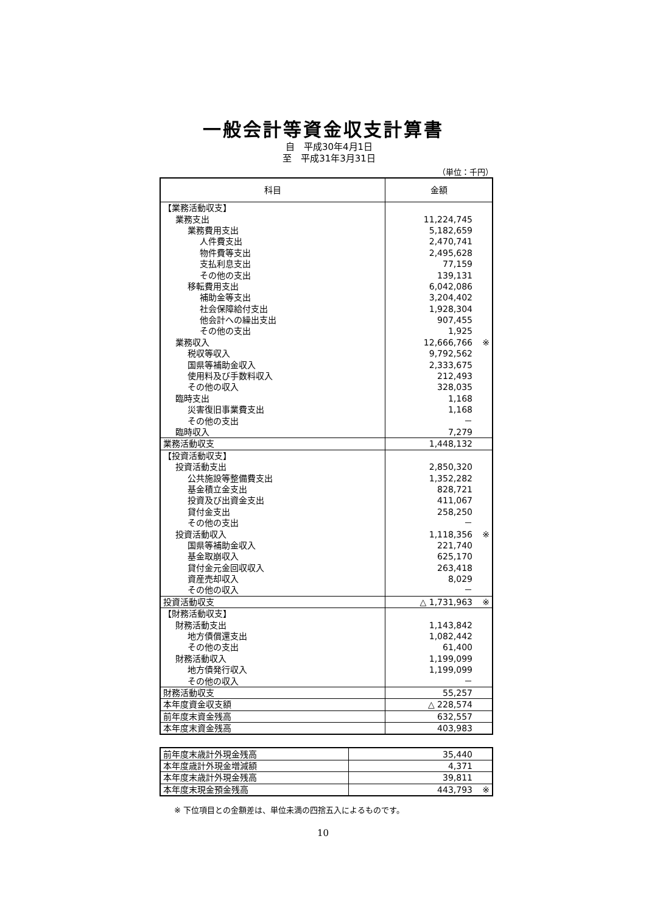一般会計等資金収支計算書
自　平成30年4月1日
至　平成31年3月31日
（単位：千円）
| 科目 | 金額 |
| --- | --- |
| 【業務活動収支】 | |
| 業務支出 | 11,224,745 |
| 業務費用支出 | 5,182,659 |
| 人件費支出 | 2,470,741 |
| 物件費等支出 | 2,495,628 |
| 支払利息支出 | 77,159 |
| その他の支出 | 139,131 |
| 移転費用支出 | 6,042,086 |
| 補助金等支出 | 3,204,402 |
| 社会保障給付支出 | 1,928,304 |
| 他会計への繰出支出 | 907,455 |
| その他の支出 | 1,925 |
| 業務収入 | 12,666,766 ※ |
| 税収等収入 | 9,792,562 |
| 国県等補助金収入 | 2,333,675 |
| 使用料及び手数料収入 | 212,493 |
| その他の収入 | 328,035 |
| 臨時支出 | 1,168 |
| 災害復旧事業費支出 | 1,168 |
| その他の支出 | － |
| 臨時収入 | 7,279 |
| 業務活動収支 | 1,448,132 |
| 【投資活動収支】 | |
| 投資活動支出 | 2,850,320 |
| 公共施設等整備費支出 | 1,352,282 |
| 基金積立金支出 | 828,721 |
| 投資及び出資金支出 | 411,067 |
| 貸付金支出 | 258,250 |
| その他の支出 | － |
| 投資活動収入 | 1,118,356 ※ |
| 国県等補助金収入 | 221,740 |
| 基金取崩収入 | 625,170 |
| 貸付金元金回収収入 | 263,418 |
| 資産売却収入 | 8,029 |
| その他の収入 | － |
| 投資活動収支 | △ 1,731,963 ※ |
| 【財務活動収支】 | |
| 財務活動支出 | 1,143,842 |
| 地方債償還支出 | 1,082,442 |
| その他の支出 | 61,400 |
| 財務活動収入 | 1,199,099 |
| 地方債発行収入 | 1,199,099 |
| その他の収入 | － |
| 財務活動収支 | 55,257 |
| 本年度資金収支額 | △ 228,574 |
| 前年度末資金残高 | 632,557 |
| 本年度末資金残高 | 403,983 |
| 前年度末歳計外現金残高 | 35,440 |
| 本年度歳計外現金増減額 | 4,371 |
| 本年度末歳計外現金残高 | 39,811 |
| 本年度末現金預金残高 | 443,793 ※ |
※ 下位項目との金額差は、単位未満の四捨五入によるものです。
10